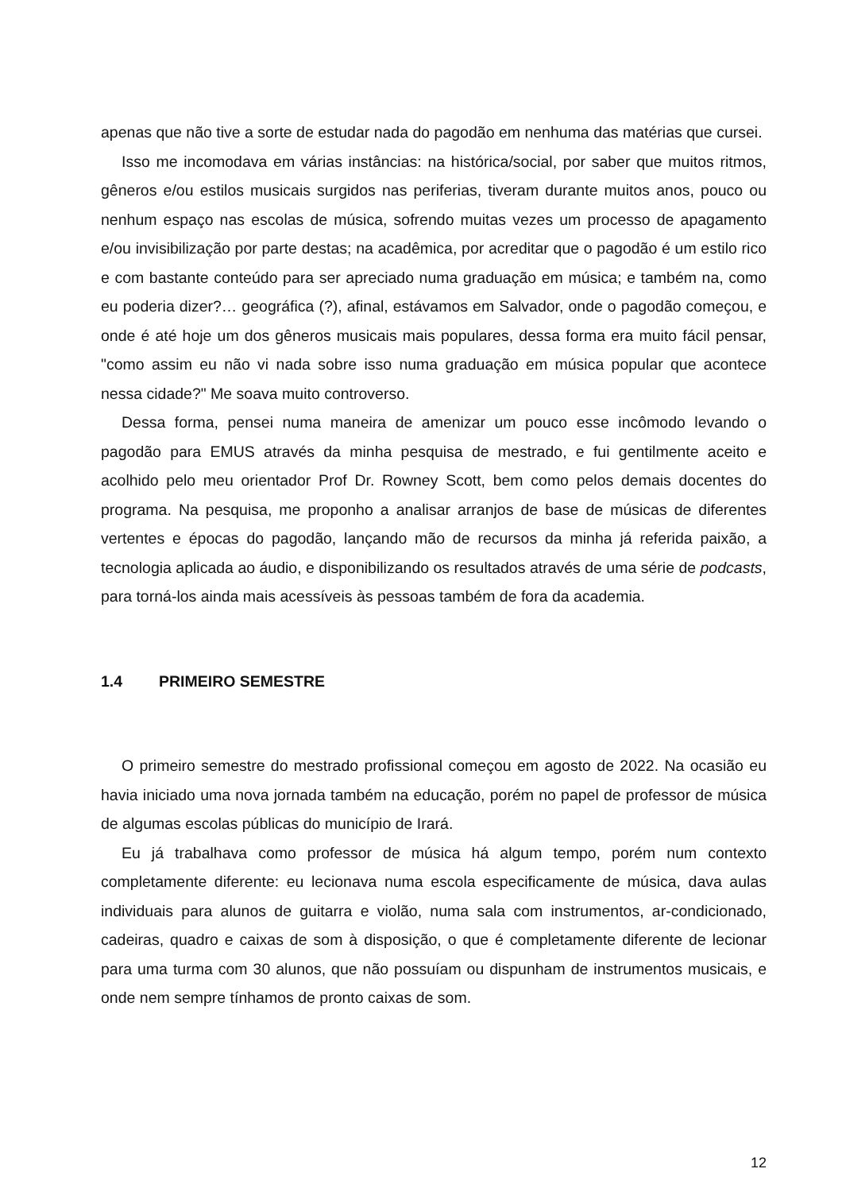apenas que não tive a sorte de estudar nada do pagodão em nenhuma das matérias que cursei.
Isso me incomodava em várias instâncias: na histórica/social, por saber que muitos ritmos, gêneros e/ou estilos musicais surgidos nas periferias, tiveram durante muitos anos, pouco ou nenhum espaço nas escolas de música, sofrendo muitas vezes um processo de apagamento e/ou invisibilização por parte destas; na acadêmica, por acreditar que o pagodão é um estilo rico e com bastante conteúdo para ser apreciado numa graduação em música; e também na, como eu poderia dizer?… geográfica (?), afinal, estávamos em Salvador, onde o pagodão começou, e onde é até hoje um dos gêneros musicais mais populares, dessa forma era muito fácil pensar, "como assim eu não vi nada sobre isso numa graduação em música popular que acontece nessa cidade?" Me soava muito controverso.
Dessa forma, pensei numa maneira de amenizar um pouco esse incômodo levando o pagodão para EMUS através da minha pesquisa de mestrado, e fui gentilmente aceito e acolhido pelo meu orientador Prof Dr. Rowney Scott, bem como pelos demais docentes do programa. Na pesquisa, me proponho a analisar arranjos de base de músicas de diferentes vertentes e épocas do pagodão, lançando mão de recursos da minha já referida paixão, a tecnologia aplicada ao áudio, e disponibilizando os resultados através de uma série de podcasts, para torná-los ainda mais acessíveis às pessoas também de fora da academia.
1.4 PRIMEIRO SEMESTRE
O primeiro semestre do mestrado profissional começou em agosto de 2022. Na ocasião eu havia iniciado uma nova jornada também na educação, porém no papel de professor de música de algumas escolas públicas do município de Irará.
Eu já trabalhava como professor de música há algum tempo, porém num contexto completamente diferente: eu lecionava numa escola especificamente de música, dava aulas individuais para alunos de guitarra e violão, numa sala com instrumentos, ar-condicionado, cadeiras, quadro e caixas de som à disposição, o que é completamente diferente de lecionar para uma turma com 30 alunos, que não possuíam ou dispunham de instrumentos musicais, e onde nem sempre tínhamos de pronto caixas de som.
12